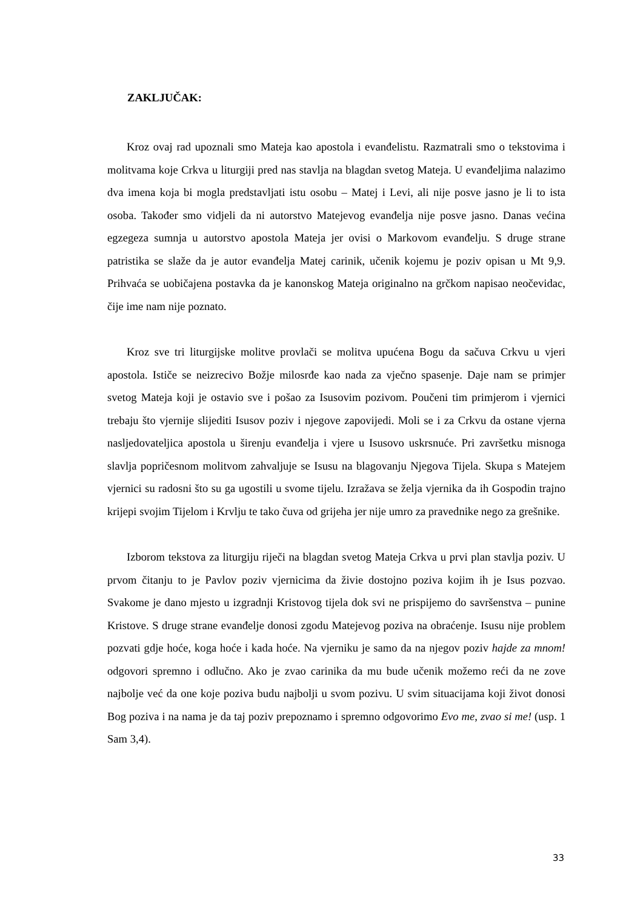ZAKLJUČAK:
Kroz ovaj rad upoznali smo Mateja kao apostola i evanđelistu. Razmatrali smo o tekstovima i molitvama koje Crkva u liturgiji pred nas stavlja na blagdan svetog Mateja. U evanđeljima nalazimo dva imena koja bi mogla predstavljati istu osobu – Matej i Levi, ali nije posve jasno je li to ista osoba. Također smo vidjeli da ni autorstvo Matejevog evanđelja nije posve jasno. Danas većina egzegeza sumnja u autorstvo apostola Mateja jer ovisi o Markovom evanđelju. S druge strane patristika se slaže da je autor evanđelja Matej carinik, učenik kojemu je poziv opisan u Mt 9,9. Prihvaća se uobičajena postavka da je kanonskog Mateja originalno na grčkom napisao neočevidac, čije ime nam nije poznato.
Kroz sve tri liturgijske molitve provlači se molitva upućena Bogu da sačuva Crkvu u vjeri apostola. Ističe se neizrecivo Božje milosrđe kao nada za vječno spasenje. Daje nam se primjer svetog Mateja koji je ostavio sve i pošao za Isusovim pozivom. Poučeni tim primjerom i vjernici trebaju što vjernije slijediti Isusov poziv i njegove zapovijedi. Moli se i za Crkvu da ostane vjerna nasljedovateljica apostola u širenju evanđelja i vjere u Isusovo uskrsnuće. Pri završetku misnoga slavlja popričesnom molitvom zahvaljuje se Isusu na blagovanju Njegova Tijela. Skupa s Matejem vjernici su radosni što su ga ugostili u svome tijelu. Izražava se želja vjernika da ih Gospodin trajno krijepi svojim Tijelom i Krvlju te tako čuva od grijeha jer nije umro za pravednike nego za grešnike.
Izborom tekstova za liturgiju riječi na blagdan svetog Mateja Crkva u prvi plan stavlja poziv. U prvom čitanju to je Pavlov poziv vjernicima da živie dostojno poziva kojim ih je Isus pozvao. Svakome je dano mjesto u izgradnji Kristovog tijela dok svi ne prispijemo do savršenstva – punine Kristove. S druge strane evanđelje donosi zgodu Matejevog poziva na obraćenje. Isusu nije problem pozvati gdje hoće, koga hoće i kada hoće. Na vjerniku je samo da na njegov poziv hajde za mnom! odgovori spremno i odlučno. Ako je zvao carinika da mu bude učenik možemo reći da ne zove najbolje već da one koje poziva budu najbolji u svom pozivu. U svim situacijama koji život donosi Bog poziva i na nama je da taj poziv prepoznamo i spremno odgovorimo Evo me, zvao si me! (usp. 1 Sam 3,4).
33